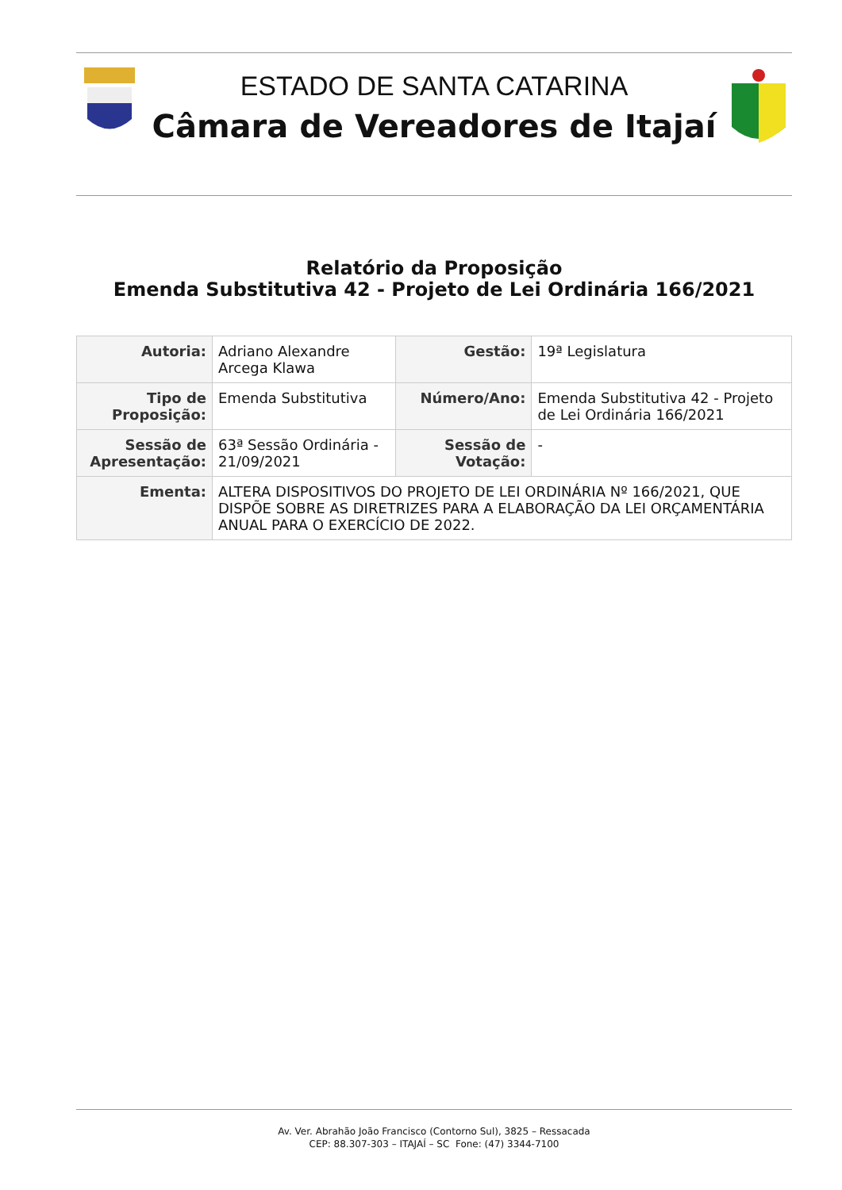ESTADO DE SANTA CATARINA
Câmara de Vereadores de Itajaí
Relatório da Proposição
Emenda Substitutiva 42 - Projeto de Lei Ordinária 166/2021
| Autoria: | Adriano Alexandre Arcega Klawa | Gestão: | 19ª Legislatura |
| Tipo de Proposição: | Emenda Substitutiva | Número/Ano: | Emenda Substitutiva 42 - Projeto de Lei Ordinária 166/2021 |
| Sessão de Apresentação: | 63ª Sessão Ordinária - 21/09/2021 | Sessão de Votação: | - |
| Ementa: | ALTERA DISPOSITIVOS DO PROJETO DE LEI ORDINÁRIA Nº 166/2021, QUE DISPÕE SOBRE AS DIRETRIZES PARA A ELABORAÇÃO DA LEI ORÇAMENTÁRIA ANUAL PARA O EXERCÍCIO DE 2022. | | |
Av. Ver. Abrahão João Francisco (Contorno Sul), 3825 – Ressacada
CEP: 88.307-303 – ITAJAÍ – SC Fone: (47) 3344-7100